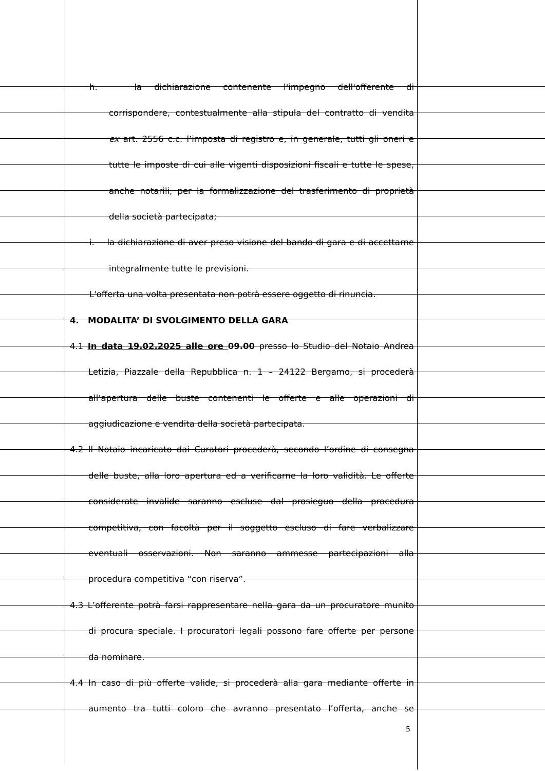h. la dichiarazione contenente l'impegno dell'offerente di
corrispondere, contestualmente alla stipula del contratto di vendita
ex art. 2556 c.c. l’imposta di registro e, in generale, tutti gli oneri e
tutte le imposte di cui alle vigenti disposizioni fiscali e tutte le spese,
anche notarili, per la formalizzazione del trasferimento di proprietà
della società partecipata;
i. la dichiarazione di aver preso visione del bando di gara e di accettarne
integralmente tutte le previsioni.
L'offerta una volta presentata non potrà essere oggetto di rinuncia.
4. MODALITA’ DI SVOLGIMENTO DELLA GARA
4.1 In data 19.02.2025 alle ore 09.00 presso lo Studio del Notaio Andrea
Letizia, Piazzale della Repubblica n. 1 – 24122 Bergamo, si procederà
all’apertura delle buste contenenti le offerte e alle operazioni di
aggiudicazione e vendita della società partecipata.
4.2 Il Notaio incaricato dai Curatori procederà, secondo l’ordine di consegna
delle buste, alla loro apertura ed a verificarne la loro validità. Le offerte
considerate invalide saranno escluse dal prosieguo della procedura
competitiva, con facoltà per il soggetto escluso di fare verbalizzare
eventuali osservazioni. Non saranno ammesse partecipazioni alla
procedura competitiva “con riserva”.
4.3 L’offerente potrà farsi rappresentare nella gara da un procuratore munito
di procura speciale. I procuratori legali possono fare offerte per persone
da nominare.
4.4 In caso di più offerte valide, si procederà alla gara mediante offerte in
aumento tra tutti coloro che avranno presentato l’offerta, anche se
5